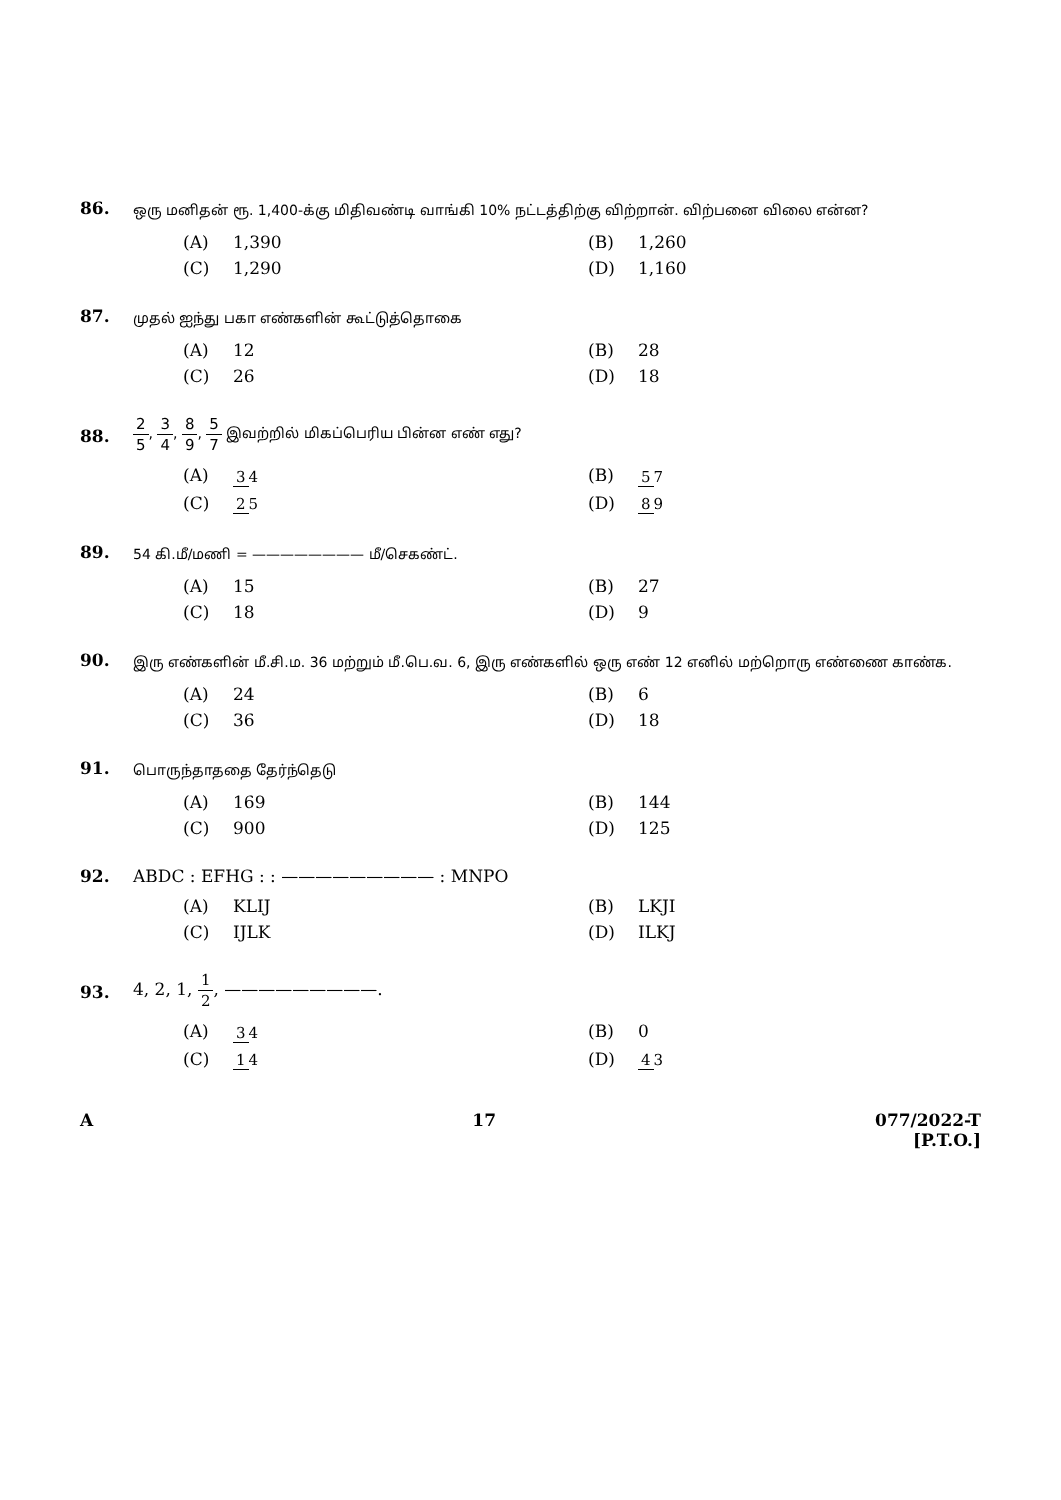86.
ஒரு மனிதன் ரூ. 1,400-க்கு மிதிவண்டி வாங்கி 10% நட்டத்திற்கு விற்றான். விற்பனை விலை என்ன?
(A) 1,390
(B) 1,260
(C) 1,290
(D) 1,160
87.
முதல் ஐந்து பகா எண்களின் கூட்டுத்தொகை
(A) 12
(B) 28
(C) 26
(D) 18
88.
2 5, 3 4, 8 9, 5 7 இவற்றில் மிகப்பெரிய பின்ன எண் எது?
(A) 3 4
(B) 5 7
(C) 2 5
(D) 8 9
89.
54 கி.மீ/மணி = ———————— மீ/செகண்ட்.
(A) 15
(B) 27
(C) 18
(D) 9
90.
இரு எண்களின் மீ.சி.ம. 36 மற்றும் மீ.பெ.வ. 6, இரு எண்களில் ஒரு எண் 12 எனில் மற்றொரு எண்ணை காண்க.
(A) 24
(B) 6
(C) 36
(D) 18
91.
பொருந்தாததை தேர்ந்தெடு
(A) 169
(B) 144
(C) 900
(D) 125
92. ABDC : EFHG : : ————————— : MNPO
(A) KLIJ
(B) LKJI
(C) IJLK
(D) ILKJ
93.
4, 2, 1, 1 2, —————————.
(A) 3 4
(B) 0
(C) 1 4
(D) 4 3
A 17 077/2022-T
[P.T.O.]